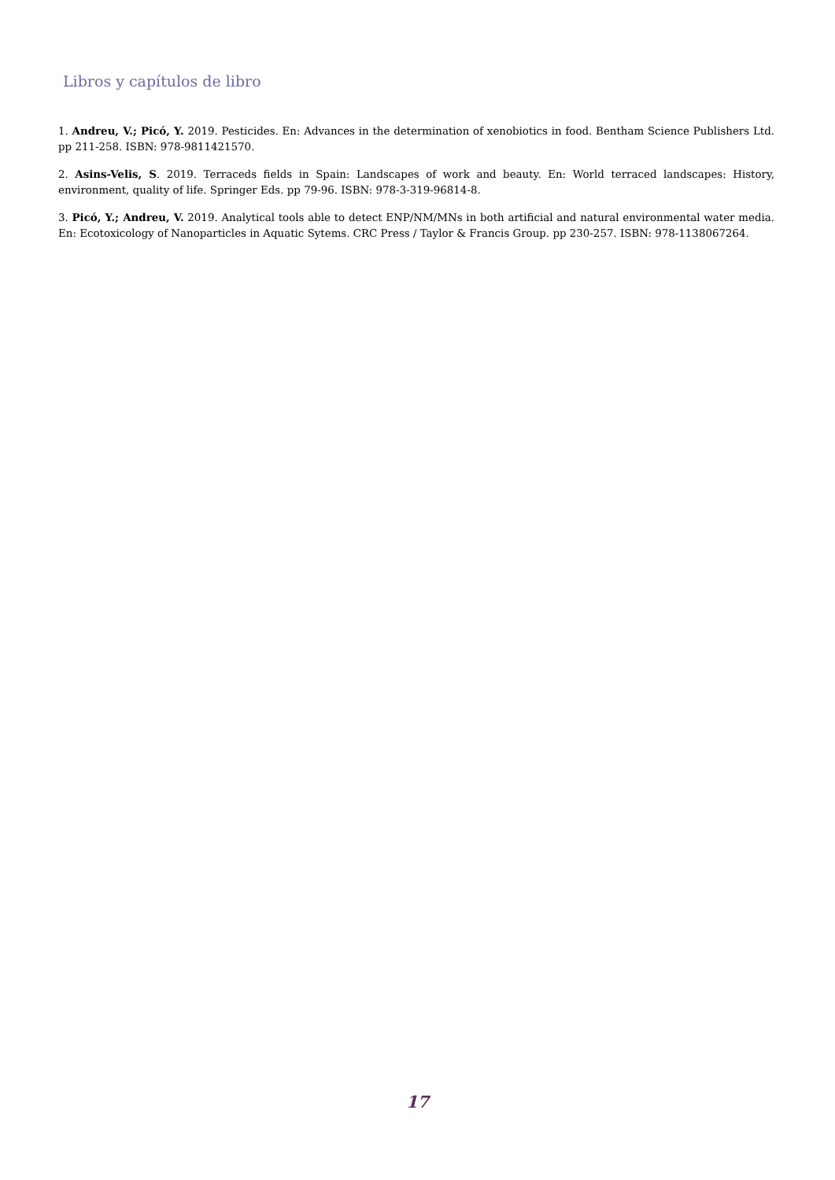Libros y capítulos de libro
1. Andreu, V.; Picó, Y. 2019. Pesticides. En: Advances in the determination of xenobiotics in food. Bentham Science Publishers Ltd. pp 211-258. ISBN: 978-9811421570.
2. Asins-Velis, S. 2019. Terraceds fields in Spain: Landscapes of work and beauty. En: World terraced landscapes: History, environment, quality of life. Springer Eds. pp 79-96. ISBN: 978-3-319-96814-8.
3. Picó, Y.; Andreu, V. 2019. Analytical tools able to detect ENP/NM/MNs in both artificial and natural environmental water media. En: Ecotoxicology of Nanoparticles in Aquatic Sytems. CRC Press / Taylor & Francis Group. pp 230-257. ISBN: 978-1138067264.
17